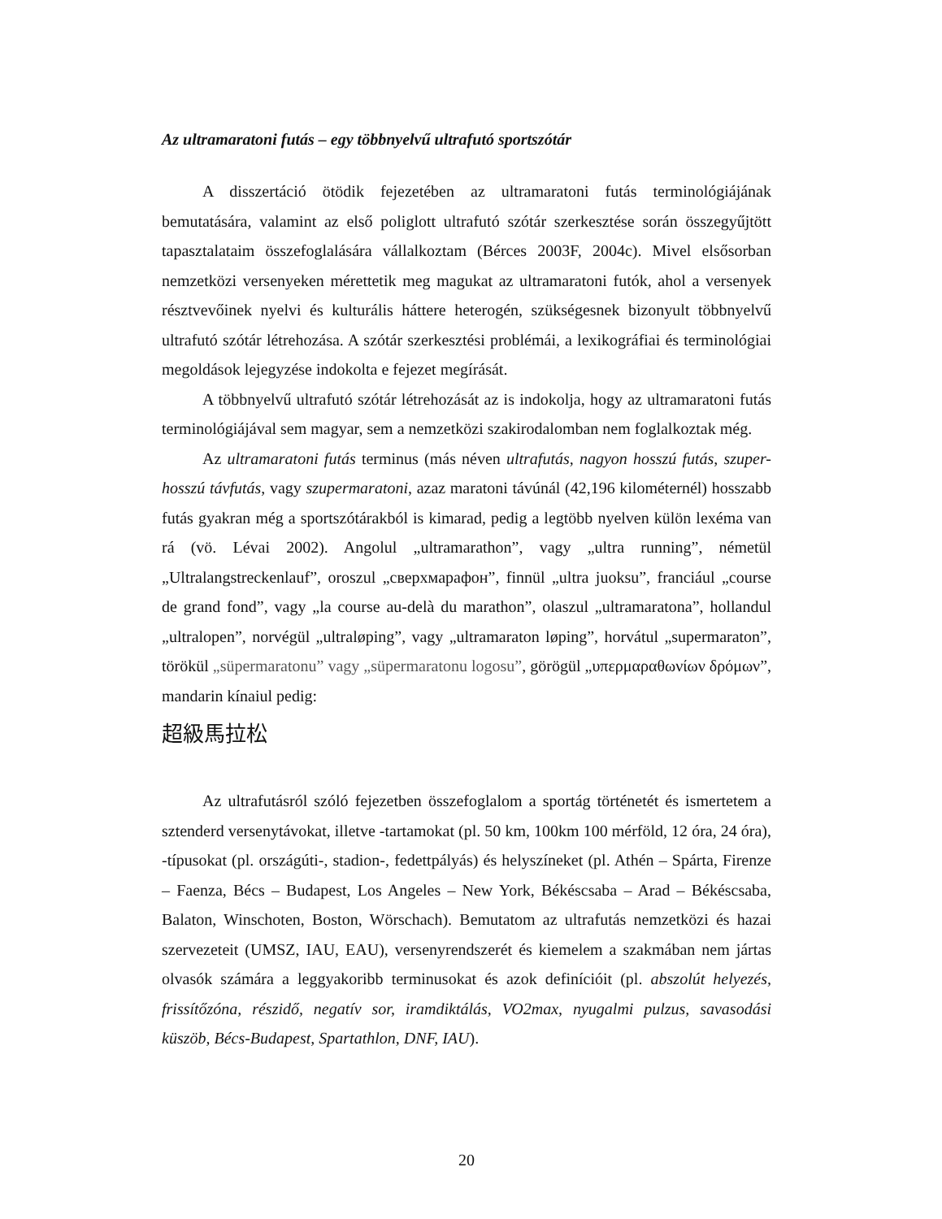Az ultramaratoni futás – egy többnyelvű ultrafutó sportszótár
A disszertáció ötödik fejezetében az ultramaratoni futás terminológiájának bemutatására, valamint az első poliglott ultrafutó szótár szerkesztése során összegyűjtött tapasztalataim összefoglalására vállalkoztam (Bérces 2003F, 2004c). Mivel elsősorban nemzetközi versenyeken mérettetik meg magukat az ultramaratoni futók, ahol a versenyek résztvevőinek nyelvi és kulturális háttere heterogén, szükségesnek bizonyult többnyelvű ultrafutó szótár létrehozása. A szótár szerkesztési problémái, a lexikográfiai és terminológiai megoldások lejegyzése indokolta e fejezet megírását.
A többnyelvű ultrafutó szótár létrehozását az is indokolja, hogy az ultramaratoni futás terminológiájával sem magyar, sem a nemzetközi szakirodalomban nem foglalkoztak még.
Az ultramaratoni futás terminus (más néven ultrafutás, nagyon hosszú futás, szuper-hosszú távfutás, vagy szupermaratoni, azaz maratoni távúnál (42,196 kilométernél) hosszabb futás gyakran még a sportszótárakból is kimarad, pedig a legtöbb nyelven külön lexéma van rá (vö. Lévai 2002). Angolul „ultramarathon”, vagy „ultra running”, németül „Ultralangstreckenlauf”, oroszul „сверхмарафон”, finnül „ultra juoksu”, franciául „course de grand fond”, vagy „la course au-delà du marathon”, olaszul „ultramaratona”, hollandul „ultralopen”, norvégül „ultraløping”, vagy „ultramaraton løping”, horvátul „supermaraton”, törökül „süpermaratonu” vagy „süpermaratonu logosu”, görögül „υπερμαραθωνίων δρόμων”, mandarin kínaiul pedig:
超級馬拉松
Az ultrafutásról szóló fejezetben összefoglalom a sportág történetét és ismertetem a sztenderd versenytávokat, illetve -tartamokat (pl. 50 km, 100km 100 mérföld, 12 óra, 24 óra), -típusokat (pl. országúti-, stadion-, fedettpályás) és helyszíneket (pl. Athén – Spárta, Firenze – Faenza, Bécs – Budapest, Los Angeles – New York, Békéscsaba – Arad – Békéscsaba, Balaton, Winschoten, Boston, Wörschach). Bemutatom az ultrafutás nemzetközi és hazai szervezeteit (UMSZ, IAU, EAU), versenyrendszerét és kiemelem a szakmában nem jártas olvasók számára a leggyakoribb terminusokat és azok definícióit (pl. abszolút helyezés, frissítőzóna, részidő, negatív sor, iramdiktálás, VO2max, nyugalmi pulzus, savasodási küszöb, Bécs-Budapest, Spartathlon, DNF, IAU).
20